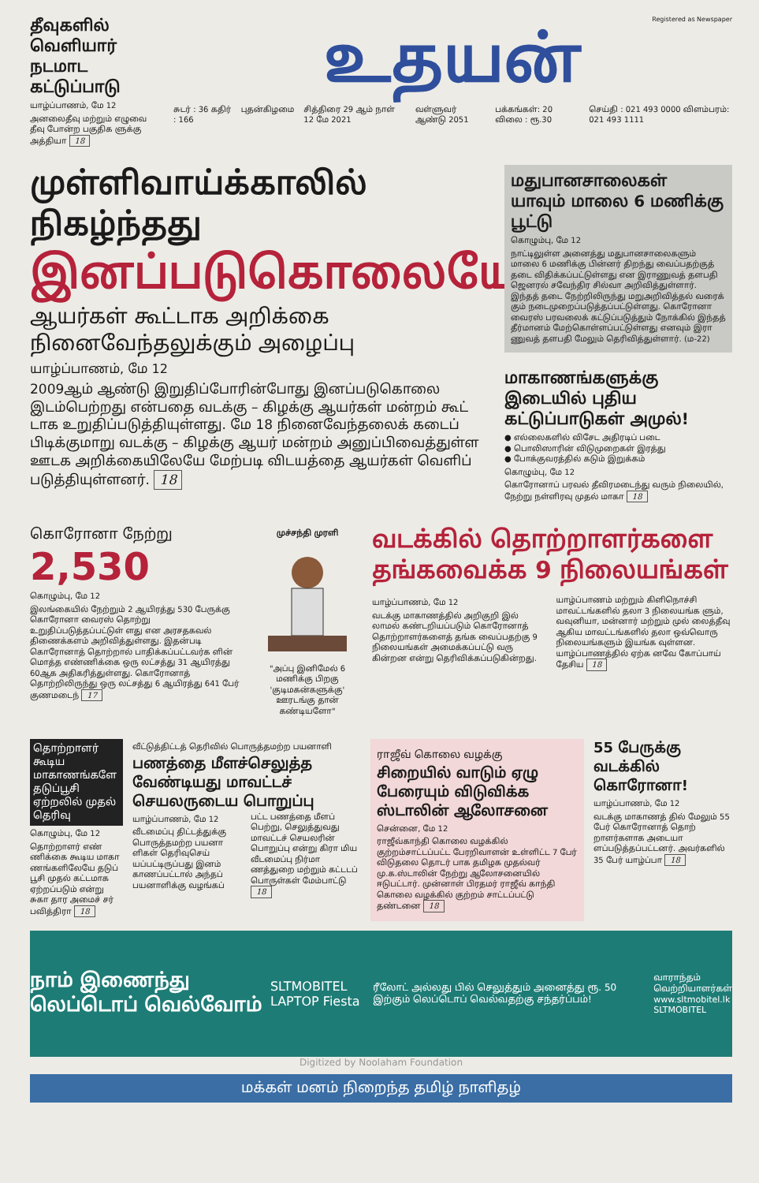தீவுகளில் வெளியார் நடமாட கட்டுப்பாடு
யாழ்ப்பாணம், மே 12
அனலைதீவு மற்றும் எழுவை தீவு போன்ற பகுதிக ளுக்கு அத்தியா 18
Registered as Newspaper
உதயன்
சுடர் : 36 கதிர் : 166 புதன்கிழமை சித்திரை 29 ஆம் நாள் 12 மே 2021 வள்ளுவர் ஆண்டு 2051 பக்கங்கள்: 20 விலை : ரூ.30 செய்தி : 021 493 0000 விளம்பரம்: 021 493 1111
முள்ளிவாய்க்காலில் நிகழ்ந்தது
இனப்படுகொலையே
ஆயர்கள் கூட்டாக அறிக்கை நினைவேந்தலுக்கும் அழைப்பு
யாழ்ப்பாணம், மே 12
2009ஆம் ஆண்டு இறுதிப்போரின்போது இனப்படுகொலை இடம்பெற்றது என்பதை வடக்கு – கிழக்கு ஆயர்கள் மன்றம் கூட் டாக உறுதிப்படுத்தியுள்ளது. மே 18 நினைவேந்தலைக் கடைப் பிடிக்குமாறு வடக்கு – கிழக்கு ஆயர் மன்றம் அனுப்பிவைத்துள்ள ஊடக அறிக்கையிலேயே மேற்படி விடயத்தை ஆயர்கள் வெளிப் படுத்தியுள்ளனர். 18
மதுபானசாலைகள் யாவும் மாலை 6 மணிக்கு பூட்டு
கொழும்பு, மே 12
நாட்டிலுள்ள அனைத்து மதுபானசாலைகளும் மாலை 6 மணிக்கு பின்னர் திறந்து வைப்பதற்குத் தடை விதிக்கப்பட்டுள்ளது என இராணுவத் தளபதி ஜெனரல் சவேந்திர சில்வா அறிவித்துள்ளார். இந்தத் தடை நேற்றிலிருந்து மறுஅறிவித்தல் வரைக் கும் நடைமுறைப்படுத்தப்பட்டுள்ளது. கொரோனா வைரஸ் பரவலைக் கட்டுப்படுத்தும் நோக்கில் இந்தத் தீர்மானம் மேற்கொள்ளப்பட்டுள்ளது எனவும் இரா ணுவத் தளபதி மேலும் தெரிவித்துள்ளார். (ம-22)
மாகாணங்களுக்கு இடையில் புதிய கட்டுப்பாடுகள் அமுல்!
● எல்லைகளில் விசேட அதிரடிப் படை
● பொலிஸாரின் விடுமுறைகள் இரத்து
● போக்குவரத்தில் கடும் இறுக்கம்
கொழும்பு, மே 12
கொரோனாப் பரவல் தீவிரமடைந்து வரும் நிலையில், நேற்று நள்ளிரவு முதல் மாகா 18
கொரோனா நேற்று 2,530
கொழும்பு, மே 12
இலங்கையில் நேற்றும் 2 ஆயிரத்து 530 பேருக்கு கொரோனா வைரஸ் தொற்று உறுதிப்படுத்தப்பட்டுள் ளது என அரசதகவல் திணைக்களம் அறிவித்துள்ளது. இதன்படி கொரோனாத் தொற்றால் பாதிக்கப்பட்டவர்க ளின் மொத்த எண்ணிக்கை ஒரு லட்சத்து 31 ஆயிரத்து 60ஆக அதிகரித்துள்ளது. கொரோனாத் தொற்றிலிருந்து ஒரு லட்சத்து 6 ஆயிரத்து 641 பேர் குணமடைந் 17
முச்சந்தி முரளி
"அப்பு இனிமேல் 6 மணிக்கு பிறகு 'குடிமகன்களுக்கு' ஊரடங்கு தான் கண்டியளோ"
வடக்கில் தொற்றாளர்களை தங்கவைக்க 9 நிலையங்கள்
யாழ்ப்பாணம், மே 12
வடக்கு மாகாணத்தில் அறிகுறி இல் லாமல் கண்டறியப்படும் கொரோனாத் தொற்றாளர்களைத் தங்க வைப்பதற்கு 9 நிலையங்கள் அமைக்கப்பட்டு வரு கின்றன என்று தெரிவிக்கப்படுகின்றது. யாழ்ப்பாணம் மற்றும் கிளிநொச்சி மாவட்டங்களில் தலா 3 நிலையங்க ளும், வவுனியா, மன்னார் மற்றும் முல் லைத்தீவு ஆகிய மாவட்டங்களில் தலா ஒவ்வொரு நிலையங்களும் இயங்க வுள்ளன. யாழ்ப்பாணத்தில் ஏற்க னவே கோப்பாய் தேசிய 18
தொற்றாளர் கூடிய மாகாணங்களே தடுப்பூசி ஏற்றலில் முதல் தெரிவு
கொழும்பு, மே 12
தொற்றாளர் எண் ணிக்கை கூடிய மாகா ணங்களிலேயே தடுப் பூசி முதல் கட்டமாக ஏற்றப்படும் என்று சுகா தார அமைச் சர் பவித்திரா 18
வீட்டுத்திட்டத் தெரிவில் பொருத்தமற்ற பயனாளி
பணத்தை மீளச்செலுத்த வேண்டியது மாவட்டச் செயலருடைய பொறுப்பு
யாழ்ப்பாணம், மே 12
வீடமைப்பு திட்டத்துக்கு பொருத்தமற்ற பயனா ளிகள் தெரிவுசெய் யப்பட்டிருப்பது இனம் காணப்பட்டால் அந்தப் பயனாளிக்கு வழங்கப் பட்ட பணத்தை மீளப் பெற்று, செலுத்துவது மாவட்டச் செயலரின் பொறுப்பு என்று கிரா மிய வீடமைப்பு நிர்மா ணத்துறை மற்றும் கட்டடப் பொருள்கள் மேம்பாட்டு 18
ராஜீவ் கொலை வழக்கு
சிறையில் வாடும் ஏழு பேரையும் விடுவிக்க ஸ்டாலின் ஆலோசனை
சென்னை, மே 12
ராஜீவ்காந்தி கொலை வழக்கில் குற்றம்சாட்டப்பட்ட பேரறிவாளன் உள்ளிட்ட 7 பேர் விடுதலை தொடர் பாக தமிழக முதல்வர் மு.க.ஸ்டாலின் நேற்று ஆலோசனையில் ஈடுபட்டார். முன்னாள் பிரதமர் ராஜீவ் காந்தி கொலை வழக்கில் குற்றம் சாட்டப்பட்டு தண்டனை 18
55 பேருக்கு வடக்கில் கொரோனா!
யாழ்ப்பாணம், மே 12
வடக்கு மாகாணத் தில் மேலும் 55 பேர் கொரோனாத் தொற் றாளர்களாக அடையா ளப்படுத்தப்பட்டனர். அவர்களில் 35 பேர் யாழ்ப்பா 18
நாம் இணைந்து லெப்டொப் வெல்வோம்
SLTMOBITEL LAPTOP Fiesta
ரீலோட் அல்லது பில் செலுத்தும் அனைத்து ரூ. 50 இற்கும் லெப்டொப் வெல்வதற்கு சந்தர்ப்பம்!
வாராந்தம் வெற்றியாளர்கள்
www.sltmobitel.lk
SLTMOBITEL
Digitized by Noolaham Foundation
மக்கள் மனம் நிறைந்த தமிழ் நாளிதழ்